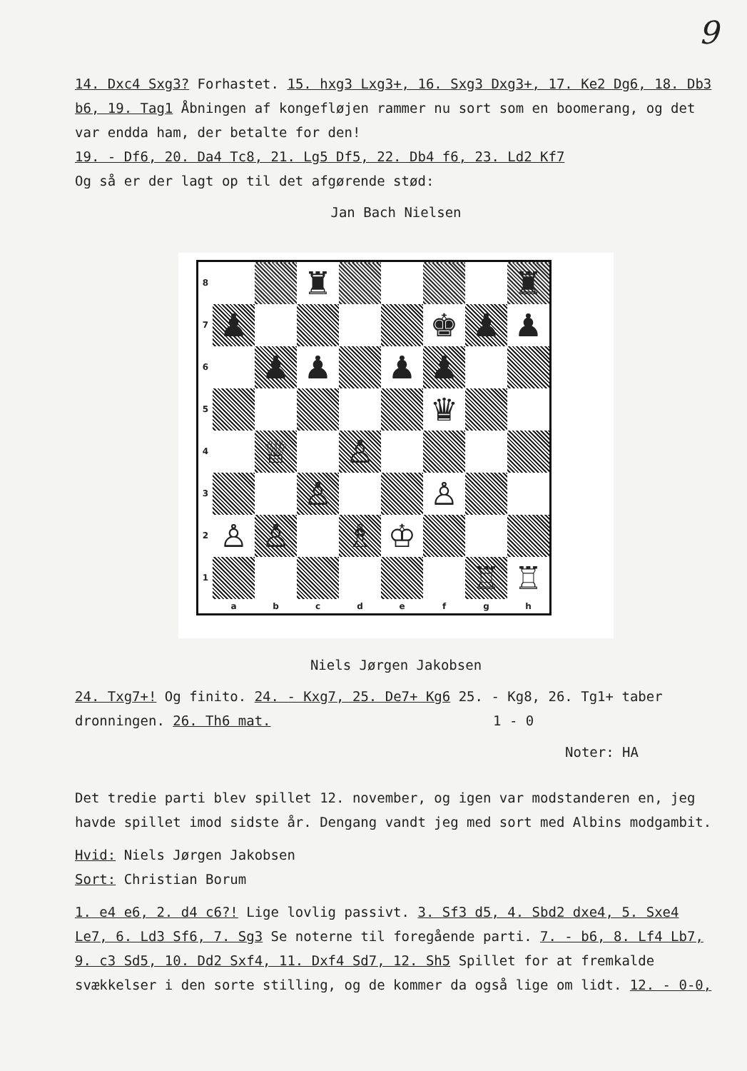9
14. Dxc4 Sxg3? Forhastet. 15. hxg3 Lxg3+, 16. Sxg3 Dxg3+, 17. Ke2 Dg6, 18. Db3 b6, 19. Tag1 Åbningen af kongefløjen rammer nu sort som en boomerang, og det var endda ham, der betalte for den!
19. - Df6, 20. Da4 Tc8, 21. Lg5 Df5, 22. Db4 f6, 23. Ld2 Kf7
Og så er der lagt op til det afgørende stød:
Jan Bach Nielsen
| 8 | | | ♜ | | | | | ♜ |
| 7 | ♟ | | | | | ♚ | ♟ | ♟ |
| 6 | | ♟ | ♟ | | ♟ | ♟ | | |
| 5 | | | | | | ♛ | | |
| 4 | | ♕ | | ♙ | | | | |
| 3 | | | ♙ | | | ♙ | | |
| 2 | ♙ | ♙ | | ♗ | ♔ | | | |
| 1 | | | | | | | ♖ | ♖ |
| | a | b | c | d | e | f | g | h |
Niels Jørgen Jakobsen
24. Txg7+! Og finito. 24. - Kxg7, 25. De7+ Kg6 25. - Kg8, 26. Tg1+ taber dronningen. 26. Th6 mat. 1 - 0
Noter: HA
Det tredie parti blev spillet 12. november, og igen var modstanderen en, jeg havde spillet imod sidste år. Dengang vandt jeg med sort med Albins modgambit.
Hvid: Niels Jørgen Jakobsen
Sort: Christian Borum
1. e4 e6, 2. d4 c6?! Lige lovlig passivt. 3. Sf3 d5, 4. Sbd2 dxe4, 5. Sxe4 Le7, 6. Ld3 Sf6, 7. Sg3 Se noterne til foregående parti. 7. - b6, 8. Lf4 Lb7, 9. c3 Sd5, 10. Dd2 Sxf4, 11. Dxf4 Sd7, 12. Sh5 Spillet for at fremkalde svækkelser i den sorte stilling, og de kommer da også lige om lidt. 12. - 0-0,